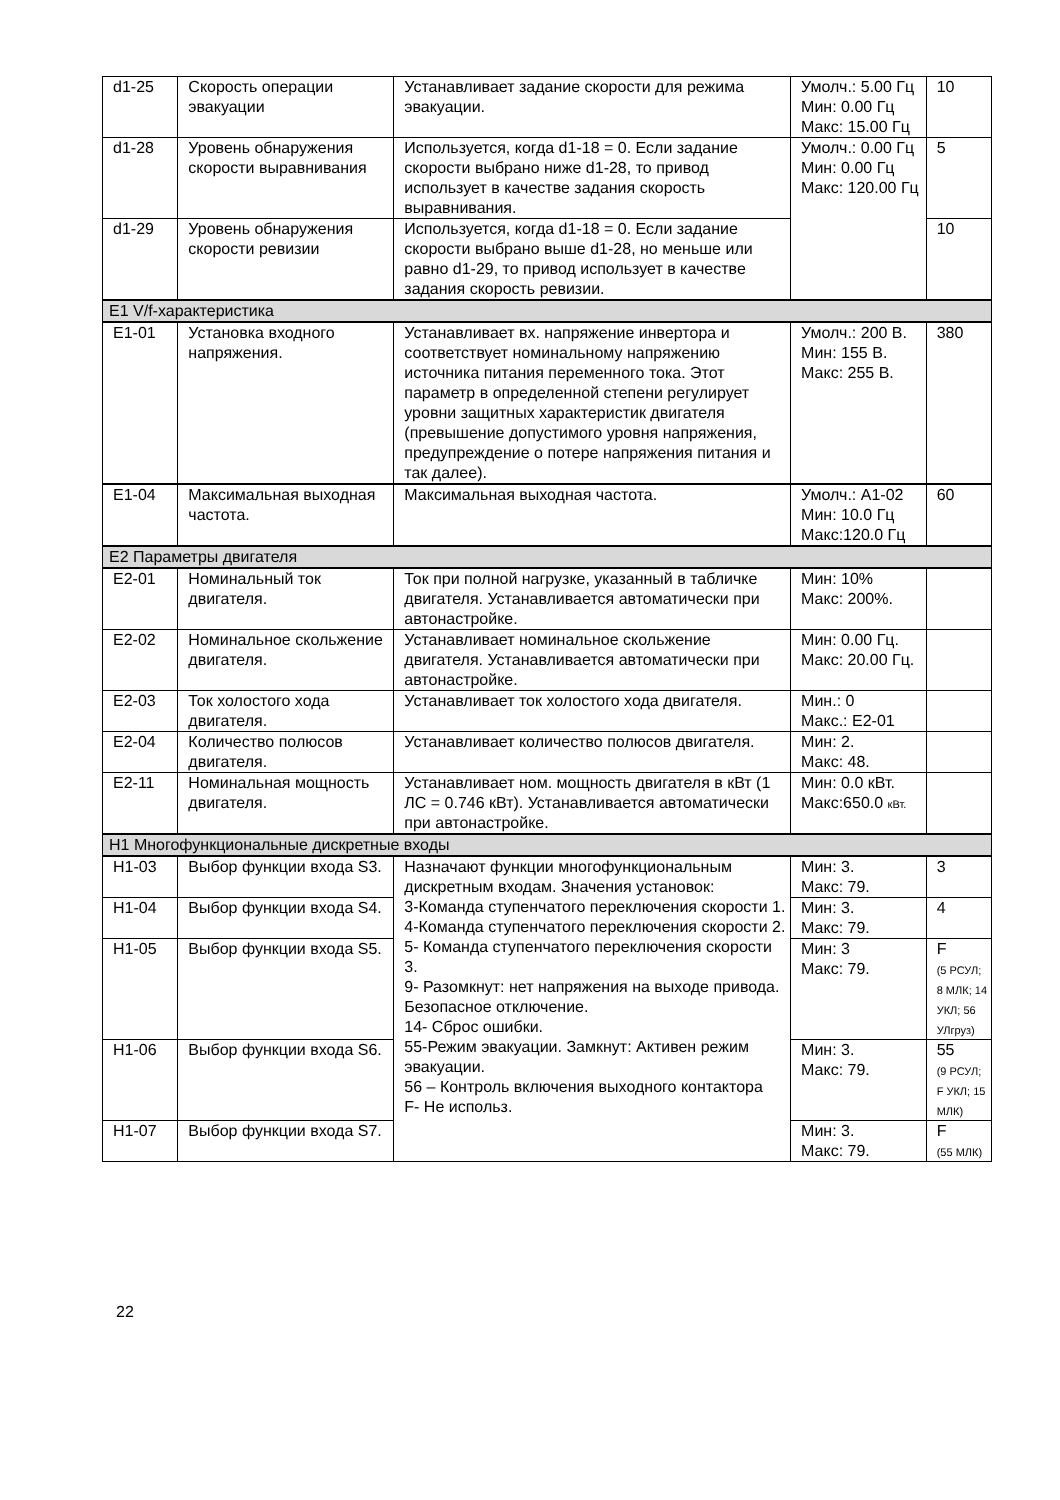| d1-25 | Скорость операции эвакуации | Устанавливает задание скорости для режима эвакуации. | Умолч.: 5.00 Гц Мин: 0.00 Гц Макс: 15.00 Гц | 10 |
| d1-28 | Уровень обнаружения скорости выравнивания | Используется, когда d1-18 = 0. Если задание скорости выбрано ниже d1-28, то привод использует в качестве задания скорость выравнивания. | Умолч.: 0.00 Гц Мин: 0.00 Гц Макс: 120.00 Гц | 5 |
| d1-29 | Уровень обнаружения скорости ревизии | Используется, когда d1-18 = 0. Если задание скорости выбрано выше d1-28, но меньше или равно d1-29, то привод использует в качестве задания скорость ревизии. | | 10 |
| E1 V/f-характеристика | | | | |
| E1-01 | Установка входного напряжения. | Устанавливает вх. напряжение инвертора и соответствует номинальному напряжению источника питания переменного тока. Этот параметр в определенной степени регулирует уровни защитных характеристик двигателя (превышение допустимого уровня напряжения, предупреждение о потере напряжения питания и так далее). | Умолч.: 200 В. Мин: 155 В. Макс: 255 В. | 380 |
| E1-04 | Максимальная выходная частота. | Максимальная выходная частота. | Умолч.: А1-02 Мин: 10.0 Гц Макс:120.0 Гц | 60 |
| E2 Параметры двигателя | | | | |
| E2-01 | Номинальный ток двигателя. | Ток при полной нагрузке, указанный в табличке двигателя. Устанавливается автоматически при автонастройке. | Мин: 10% Макс: 200%. | |
| E2-02 | Номинальное скольжение двигателя. | Устанавливает номинальное скольжение двигателя. Устанавливается автоматически при автонастройке. | Мин: 0.00 Гц. Макс: 20.00 Гц. | |
| E2-03 | Ток холостого хода двигателя. | Устанавливает ток холостого хода двигателя. | Мин.: 0 Макс.: E2-01 | |
| E2-04 | Количество полюсов двигателя. | Устанавливает количество полюсов двигателя. | Мин: 2. Макс: 48. | |
| E2-11 | Номинальная мощность двигателя. | Устанавливает ном. мощность двигателя в кВт (1 ЛС = 0.746 кВт). Устанавливается автоматически при автонастройке. | Мин: 0.0 кВт. Макс:650.0 кВт. | |
| H1 Многофункциональные дискретные входы | | | | |
| H1-03 | Выбор функции входа S3. | Назначают функции многофункциональным дискретным входам. Значения установок: 3-Команда ступенчатого переключения скорости 1. 4-Команда ступенчатого переключения скорости 2. 5- Команда ступенчатого переключения скорости 3. 9- Разомкнут: нет напряжения на выходе привода. Безопасное отключение. 14- Сброс ошибки. 55-Режим эвакуации. Замкнут: Активен режим эвакуации. 56 – Контроль включения выходного контактора F- Не использ. | Мин: 3. Макс: 79. | 3 |
| H1-04 | Выбор функции входа S4. | | Мин: 3. Макс: 79. | 4 |
| H1-05 | Выбор функции входа S5. | | Мин: 3 Макс: 79. | F (5 РСУЛ; 8 МЛК; 14 УКЛ; 56 УЛгруз) |
| H1-06 | Выбор функции входа S6. | | Мин: 3. Макс: 79. | 55 (9 РСУЛ; F УКЛ; 15 МЛК) |
| H1-07 | Выбор функции входа S7. | | Мин: 3. Макс: 79. | F (55 МЛК) |
22